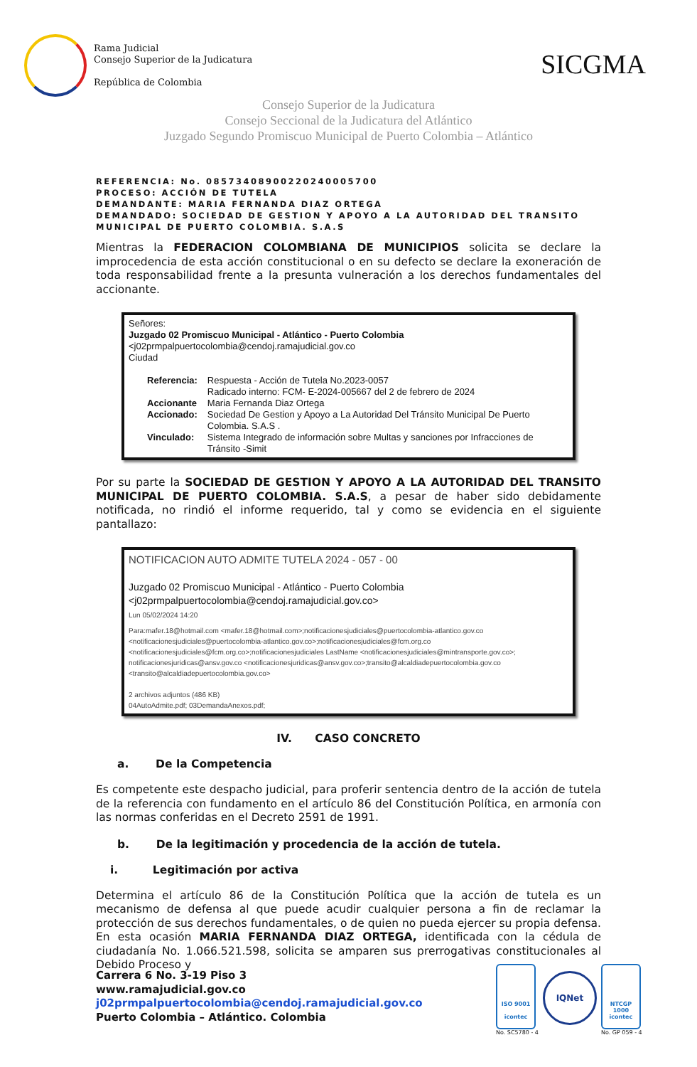Rama Judicial
Consejo Superior de la Judicatura
República de Colombia
SICGMA
Consejo Superior de la Judicatura
Consejo Seccional de la Judicatura del Atlántico
Juzgado Segundo Promiscuo Municipal de Puerto Colombia – Atlántico
REFERENCIA: No. 08573408900220240005700
PROCESO: ACCIÓN DE TUTELA
DEMANDANTE: MARIA FERNANDA DIAZ ORTEGA
DEMANDADO: SOCIEDAD DE GESTION Y APOYO A LA AUTORIDAD DEL TRANSITO MUNICIPAL DE PUERTO COLOMBIA. S.A.S
Mientras la FEDERACION COLOMBIANA DE MUNICIPIOS solicita se declare la improcedencia de esta acción constitucional o en su defecto se declare la exoneración de toda responsabilidad frente a la presunta vulneración a los derechos fundamentales del accionante.
Señores:
Juzgado 02 Promiscuo Municipal - Atlántico - Puerto Colombia
<j02prmpalpuertocolombia@cendoj.ramajudicial.gov.co
Ciudad
| Referencia: | Respuesta - Acción de Tutela No.2023-0057 Radicado interno: FCM- E-2024-005667 del 2 de febrero de 2024 |
| Accionante | Maria Fernanda Diaz Ortega |
| Accionado: | Sociedad De Gestion y Apoyo a La Autoridad Del Tránsito Municipal De Puerto Colombia. S.A.S . |
| Vinculado: | Sistema Integrado de información sobre Multas y sanciones por Infracciones de Tránsito -Simit |
Por su parte la SOCIEDAD DE GESTION Y APOYO A LA AUTORIDAD DEL TRANSITO MUNICIPAL DE PUERTO COLOMBIA. S.A.S, a pesar de haber sido debidamente notificada, no rindió el informe requerido, tal y como se evidencia en el siguiente pantallazo:
NOTIFICACION AUTO ADMITE TUTELA 2024 - 057 - 00
Juzgado 02 Promiscuo Municipal - Atlántico - Puerto Colombia
<j02prmpalpuertocolombia@cendoj.ramajudicial.gov.co>
Lun 05/02/2024 14:20
Para:mafer.18@hotmail.com <mafer.18@hotmail.com>;notificacionesjudiciales@puertocolombia-atlantico.gov.co <notificacionesjudiciales@puertocolombia-atlantico.gov.co>;notificacionesjudiciales@fcm.org.co <notificacionesjudiciales@fcm.org.co>;notificacionesjudiciales LastName <notificacionesjudiciales@mintransporte.gov.co>; notificacionesjuridicas@ansv.gov.co <notificacionesjuridicas@ansv.gov.co>;transito@alcaldiadepuertocolombia.gov.co <transito@alcaldiadepuertocolombia.gov.co>
2 archivos adjuntos (486 KB)
04AutoAdmite.pdf; 03DemandaAnexos.pdf;
IV. CASO CONCRETO
a. De la Competencia
Es competente este despacho judicial, para proferir sentencia dentro de la acción de tutela de la referencia con fundamento en el artículo 86 del Constitución Política, en armonía con las normas conferidas en el Decreto 2591 de 1991.
b. De la legitimación y procedencia de la acción de tutela.
i. Legitimación por activa
Determina el artículo 86 de la Constitución Política que la acción de tutela es un mecanismo de defensa al que puede acudir cualquier persona a fin de reclamar la protección de sus derechos fundamentales, o de quien no pueda ejercer su propia defensa. En esta ocasión MARIA FERNANDA DIAZ ORTEGA, identificada con la cédula de ciudadanía No. 1.066.521.598, solicita se amparen sus prerrogativas constitucionales al Debido Proceso y
Carrera 6 No. 3-19 Piso 3
www.ramajudicial.gov.co
j02prmpalpuertocolombia@cendoj.ramajudicial.gov.co
Puerto Colombia – Atlántico. Colombia
ISO 9001
icontec
No. SC5780 - 4
IQNet
NTCGP
1000
icontec
No. GP 059 - 4